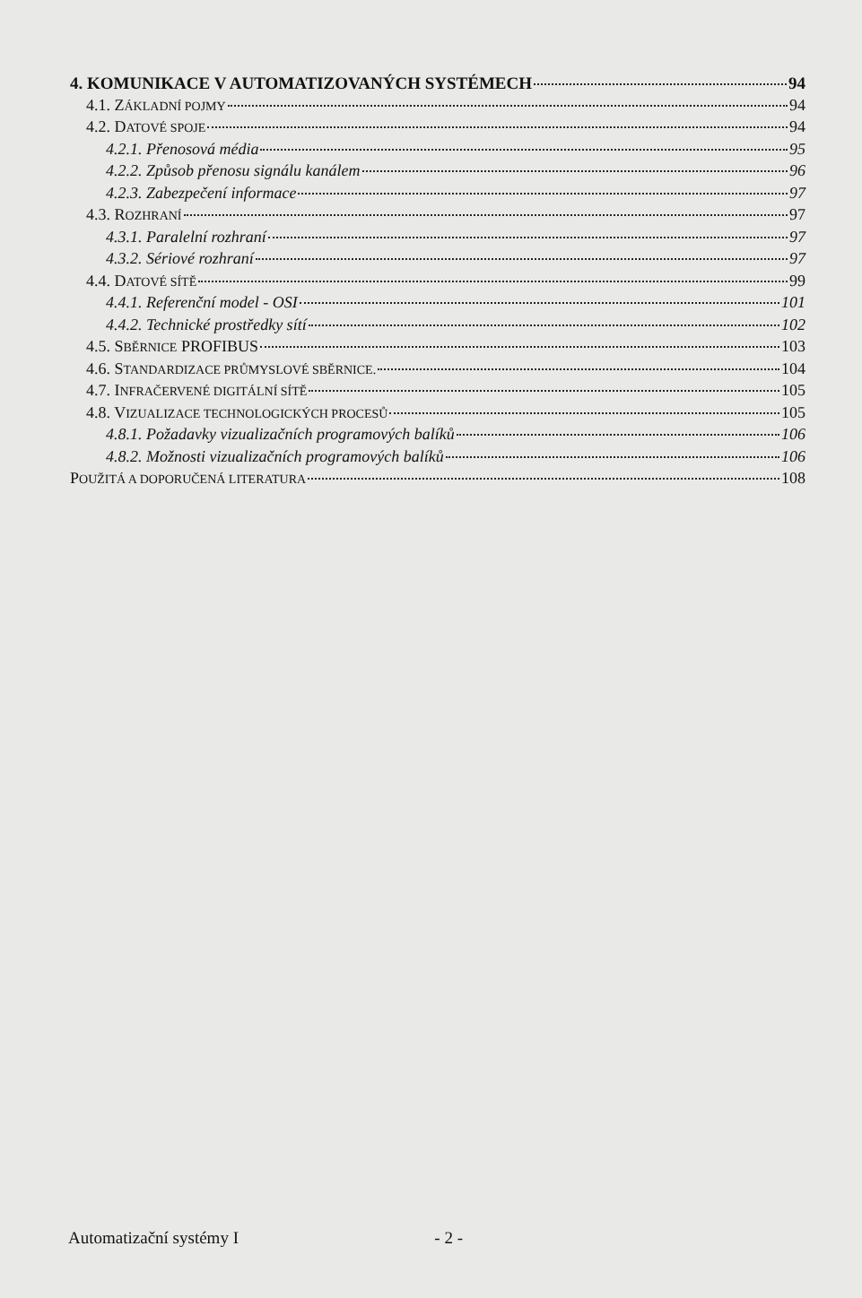4. KOMUNIKACE V AUTOMATIZOVANÝCH SYSTÉMECH 94
4.1. ZÁKLADNÍ POJMY 94
4.2. DATOVÉ SPOJE 94
4.2.1. Přenosová média 95
4.2.2. Způsob přenosu signálu kanálem 96
4.2.3. Zabezpečení informace 97
4.3. ROZHRANÍ 97
4.3.1. Paralelní rozhraní 97
4.3.2. Sériové rozhraní 97
4.4. DATOVÉ SÍTĚ 99
4.4.1. Referenční model - OSI 101
4.4.2. Technické prostředky sítí 102
4.5. SBĚRNICE PROFIBUS 103
4.6. STANDARDIZACE PRŮMYSLOVÉ SBĚRNICE. 104
4.7. INFRAČERVENÉ DIGITÁLNÍ SÍTĚ 105
4.8. VIZUALIZACE TECHNOLOGICKÝCH PROCESŮ 105
4.8.1. Požadavky vizualizačních programových balíků 106
4.8.2. Možnosti vizualizačních programových balíků 106
POUŽITÁ A DOPORUČENÁ LITERATURA 108
Automatizační systémy I - 2 -